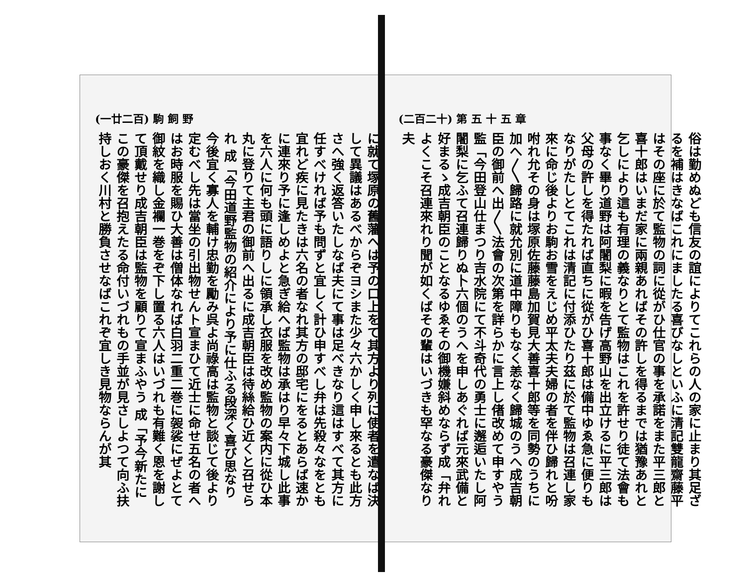(二百二十) 第 五 十 五 章
俗は勤めぬども信友の誼によりてこれらの人の家に止まり其足ざるを補はきなばこれにましたる喜びなしといふに清記雙龍齋藤平はその座に於て監物の詞に從がひ仕官の事を承諾をまた平三郎と喜十郎はいまだ家に兩親あればその許しを得るまでは猶豫あれと乞しにより這も有理の義なりとて監物はこれを許せり徒て法會も事なく畢り道野は阿闍梨に暇を告げ高野山を出立けるに平三郎は父母の許しを得たれば直ちに從がひ喜十郎は備中ゆゑ急に便りもなりがたしとてこれは清記に付添ひたり茲に於て監物は召連し家來に命じ後よりお駒お雪をえじめ平太夫夫婦の者を伴ひ歸れと吩咐れ允その身は塚原佐藤藤島加賀見大善喜十郎等を同勢のうちに加へ〳〵歸路に就允別に道中障りもなく恙なく歸城のうへ成吉朝臣の御前へ出〳〵法會の次第を詳らかに言上し偖改めて申すやう 監「今田登山仕まつり吉水院にて不斗奇代の勇士に邂逅いたし阿闍梨に乞ふて召連歸りぬ卜六個のうへを申しあぐれば元來武備と好まるゝ成吉朝臣のことなるゆゑその御機嫌斜めならず成「弁れよくこそ召連來れり聞が如くばその輩はいづきも罕なる豪傑なり夫
(一廿二百) 駒 飼 野
に就て塚原の舊藩へは予の口上をて其方より列に使者を遣なば決して異議はあるべからぞヨシまた少々六かしく申し來るとも此方さへ強く返答いたしなば夫にて事は足べきなり這はすべて其方に任すべければ予も問ずと宜しく計ひ申すべし弁は先殺々なをとも宜れど疾に見たきは六名の者なれ其方の邸宅にをるとあらば速かに連來り予に逢しめよと急ぎ給へば監物は承はり早々下城し此事を六人に何も頭に語りしに領承し衣服を改め監物の案内に從ひ本丸に登りて主君の御前へ出るに成吉朝臣は待絲給ひ近くと召せられ 成「今田道野監物の紹介により予に仕ふる段深く喜び思なり今後宜く寡人を輔け忠勤を勵み呉よ尚祿高は監物と談じて後より定むべし先は當坐の引出物せんト宣まひて近士に命せ五名の者へはお時服を賜ひ大善は僧体なれば白羽二重二巻に袈裟にぜよとて御紋を織し金襴一巻をぞ下し置る六人はいづれも有難く恩を謝して頂戴せり成吉朝臣は監物を顧りて宣まふやう 成「予今新たにこの豪傑を召抱えたる命付いづれもの手並が見さしよつて向ふ扶持しおく川村と勝負させなばこれぞ宜しき見物ならんが其